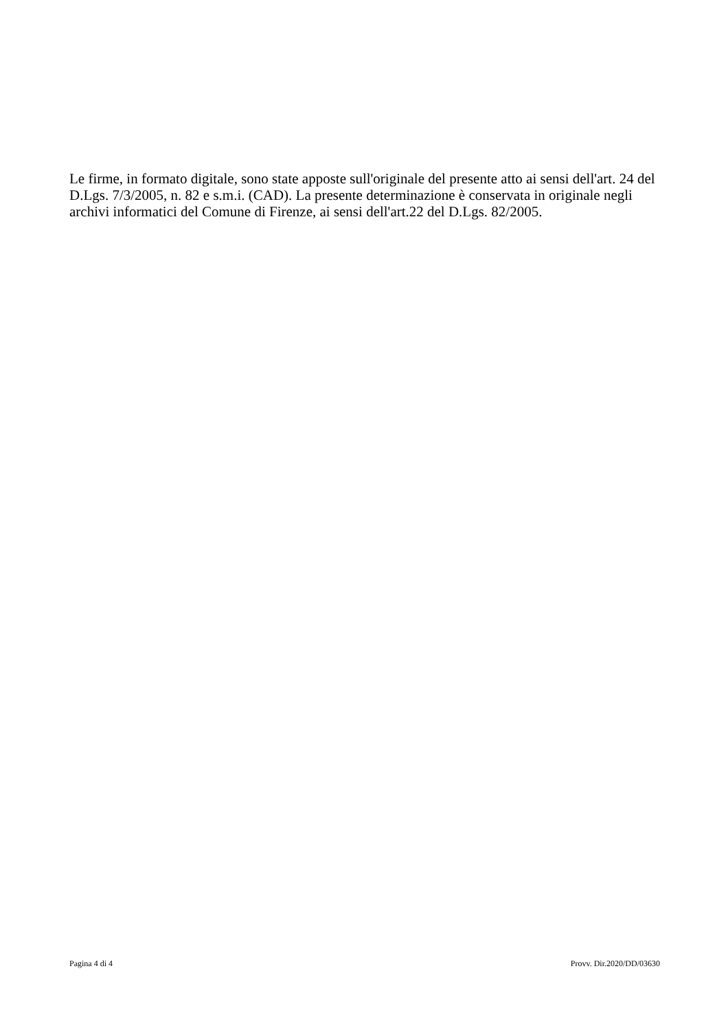Le firme, in formato digitale, sono state apposte sull'originale del presente atto ai sensi dell'art. 24 del D.Lgs. 7/3/2005, n. 82 e s.m.i. (CAD). La presente determinazione è conservata in originale negli archivi informatici del Comune di Firenze, ai sensi dell'art.22 del D.Lgs. 82/2005.
Pagina 4 di 4 Provv. Dir.2020/DD/03630